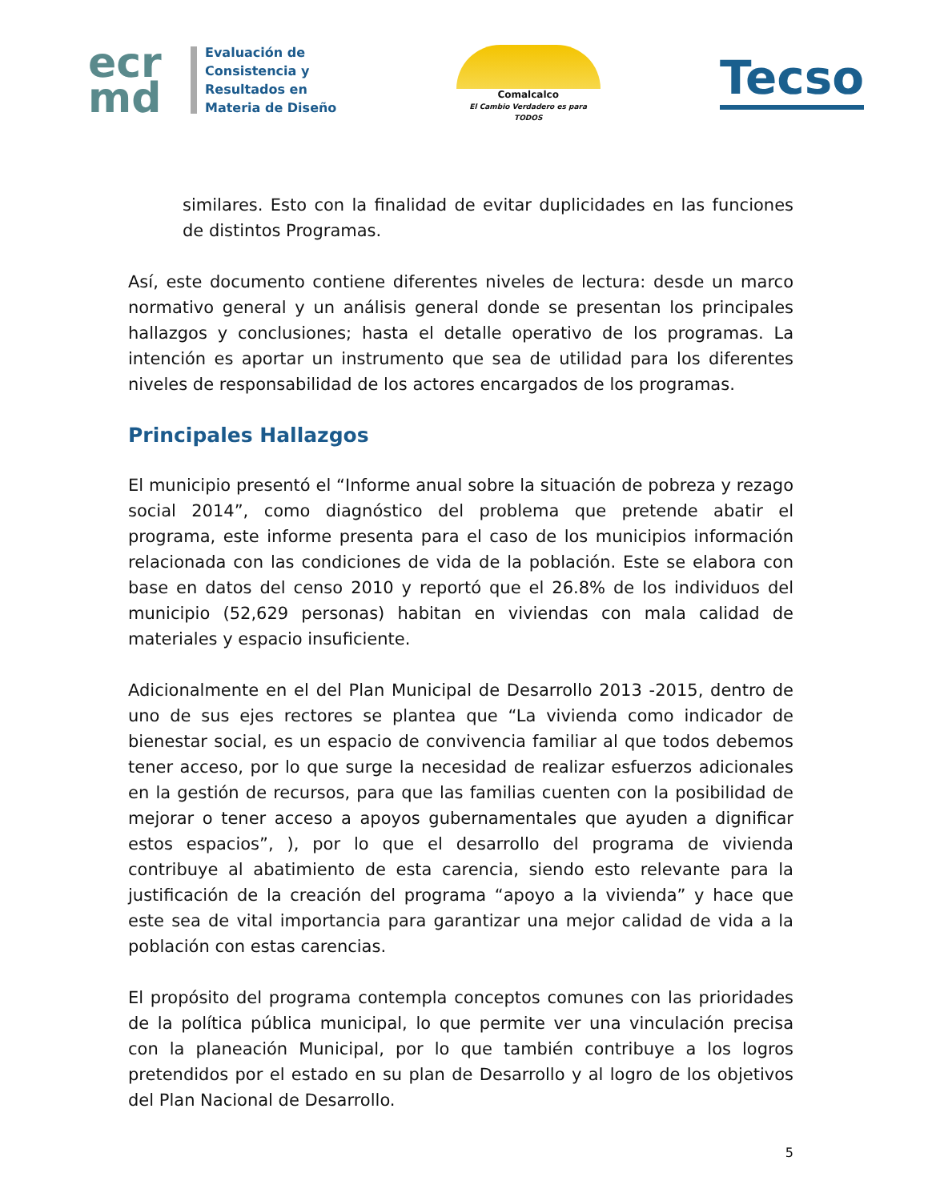ecr
md
Evaluación de
Consistencia y
Resultados en
Materia de Diseño
Comalcalco
El Cambio Verdadero es para TODOS
Tecso
similares. Esto con la finalidad de evitar duplicidades en las funciones de distintos Programas.
Así, este documento contiene diferentes niveles de lectura: desde un marco normativo general y un análisis general donde se presentan los principales hallazgos y conclusiones; hasta el detalle operativo de los programas. La intención es aportar un instrumento que sea de utilidad para los diferentes niveles de responsabilidad de los actores encargados de los programas.
Principales Hallazgos
El municipio presentó el “Informe anual sobre la situación de pobreza y rezago social 2014”, como diagnóstico del problema que pretende abatir el programa, este informe presenta para el caso de los municipios información relacionada con las condiciones de vida de la población. Este se elabora con base en datos del censo 2010 y reportó que el 26.8% de los individuos del municipio (52,629 personas) habitan en viviendas con mala calidad de materiales y espacio insuficiente.
Adicionalmente en el del Plan Municipal de Desarrollo 2013 -2015, dentro de uno de sus ejes rectores se plantea que “La vivienda como indicador de bienestar social, es un espacio de convivencia familiar al que todos debemos tener acceso, por lo que surge la necesidad de realizar esfuerzos adicionales en la gestión de recursos, para que las familias cuenten con la posibilidad de mejorar o tener acceso a apoyos gubernamentales que ayuden a dignificar estos espacios”, ), por lo que el desarrollo del programa de vivienda contribuye al abatimiento de esta carencia, siendo esto relevante para la justificación de la creación del programa “apoyo a la vivienda” y hace que este sea de vital importancia para garantizar una mejor calidad de vida a la población con estas carencias.
El propósito del programa contempla conceptos comunes con las prioridades de la política pública municipal, lo que permite ver una vinculación precisa con la planeación Municipal, por lo que también contribuye a los logros pretendidos por el estado en su plan de Desarrollo y al logro de los objetivos del Plan Nacional de Desarrollo.
5